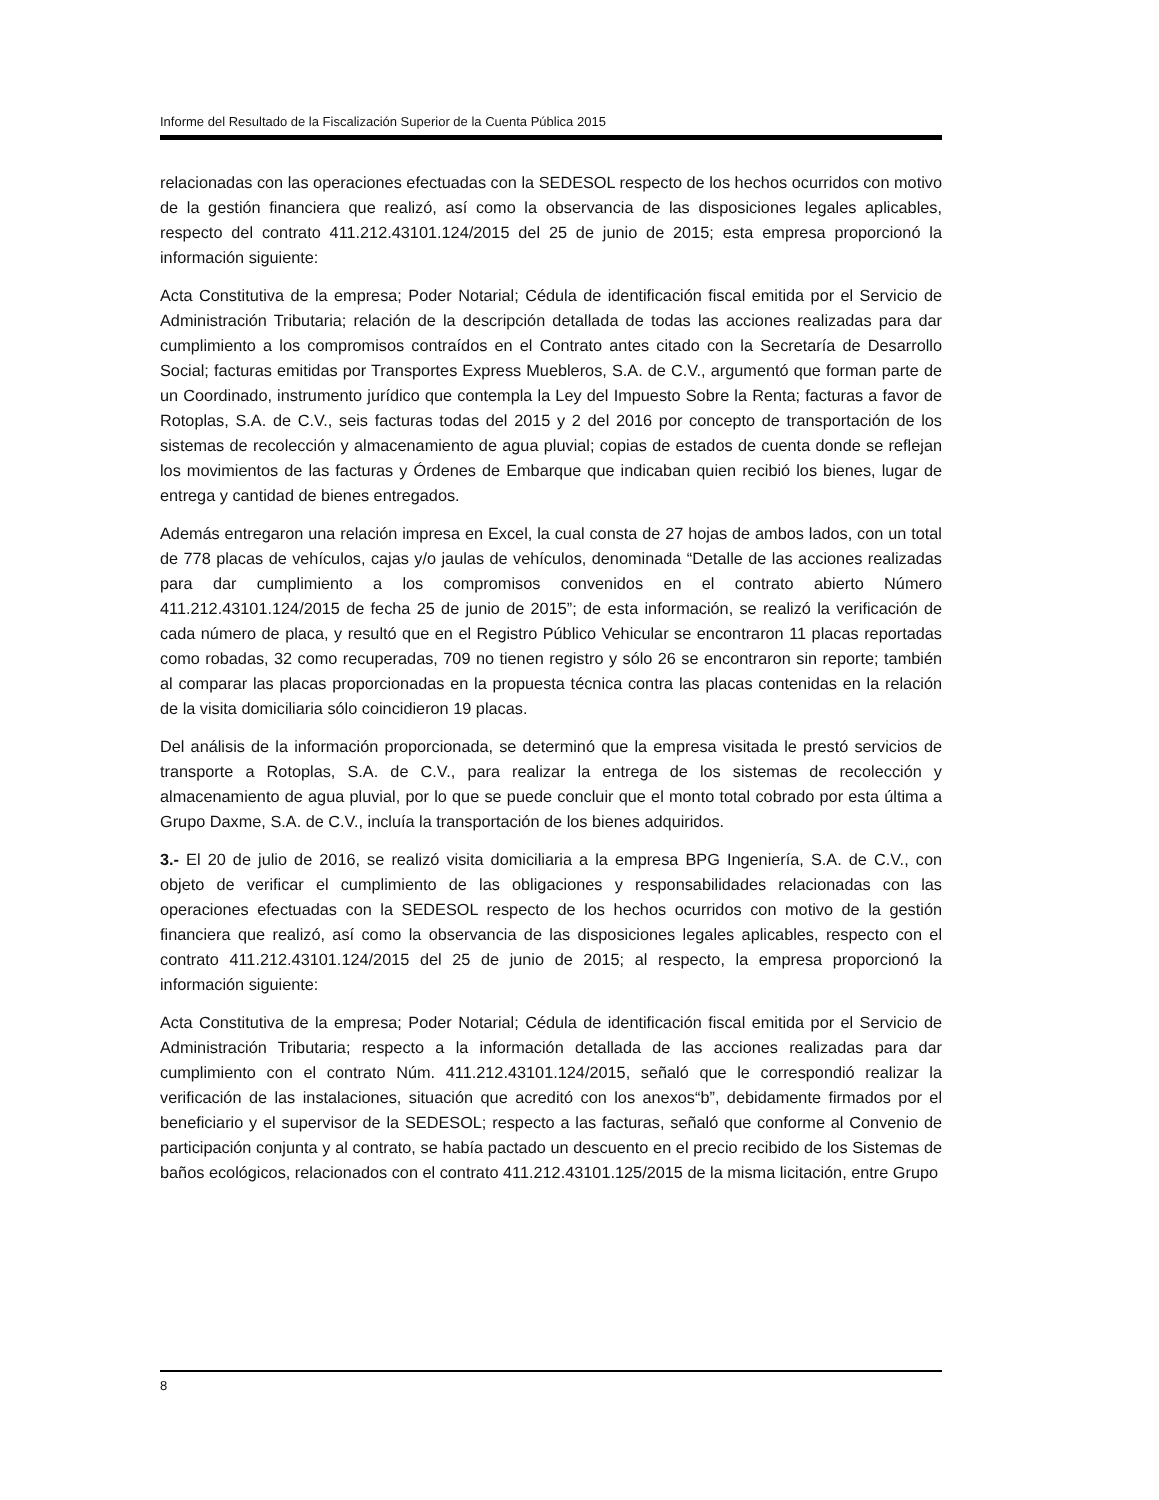Informe del Resultado de la Fiscalización Superior de la Cuenta Pública 2015
relacionadas con las operaciones efectuadas con la SEDESOL respecto de los hechos ocurridos con motivo de la gestión financiera que realizó, así como la observancia de las disposiciones legales aplicables, respecto del contrato 411.212.43101.124/2015 del 25 de junio de 2015; esta empresa proporcionó la información siguiente:
Acta Constitutiva de la empresa; Poder Notarial; Cédula de identificación fiscal emitida por el Servicio de Administración Tributaria; relación de la descripción detallada de todas las acciones realizadas para dar cumplimiento a los compromisos contraídos en el Contrato antes citado con la Secretaría de Desarrollo Social; facturas emitidas por Transportes Express Muebleros, S.A. de C.V., argumentó que forman parte de un Coordinado, instrumento jurídico que contempla la Ley del Impuesto Sobre la Renta; facturas a favor de Rotoplas, S.A. de C.V., seis facturas todas del 2015 y 2 del 2016 por concepto de transportación de los sistemas de recolección y almacenamiento de agua pluvial; copias de estados de cuenta donde se reflejan los movimientos de las facturas y Órdenes de Embarque que indicaban quien recibió los bienes, lugar de entrega y cantidad de bienes entregados.
Además entregaron una relación impresa en Excel, la cual consta de 27 hojas de ambos lados, con un total de 778 placas de vehículos, cajas y/o jaulas de vehículos, denominada “Detalle de las acciones realizadas para dar cumplimiento a los compromisos convenidos en el contrato abierto Número 411.212.43101.124/2015 de fecha 25 de junio de 2015”; de esta información, se realizó la verificación de cada número de placa, y resultó que en el Registro Público Vehicular se encontraron 11 placas reportadas como robadas, 32 como recuperadas, 709 no tienen registro y sólo 26 se encontraron sin reporte; también al comparar las placas proporcionadas en la propuesta técnica contra las placas contenidas en la relación de la visita domiciliaria sólo coincidieron 19 placas.
Del análisis de la información proporcionada, se determinó que la empresa visitada le prestó servicios de transporte a Rotoplas, S.A. de C.V., para realizar la entrega de los sistemas de recolección y almacenamiento de agua pluvial, por lo que se puede concluir que el monto total cobrado por esta última a Grupo Daxme, S.A. de C.V., incluía la transportación de los bienes adquiridos.
3.- El 20 de julio de 2016, se realizó visita domiciliaria a la empresa BPG Ingeniería, S.A. de C.V., con objeto de verificar el cumplimiento de las obligaciones y responsabilidades relacionadas con las operaciones efectuadas con la SEDESOL respecto de los hechos ocurridos con motivo de la gestión financiera que realizó, así como la observancia de las disposiciones legales aplicables, respecto con el contrato 411.212.43101.124/2015 del 25 de junio de 2015; al respecto, la empresa proporcionó la información siguiente:
Acta Constitutiva de la empresa; Poder Notarial; Cédula de identificación fiscal emitida por el Servicio de Administración Tributaria; respecto a la información detallada de las acciones realizadas para dar cumplimiento con el contrato Núm. 411.212.43101.124/2015, señaló que le correspondió realizar la verificación de las instalaciones, situación que acreditó con los anexos“b”, debidamente firmados por el beneficiario y el supervisor de la SEDESOL; respecto a las facturas, señaló que conforme al Convenio de participación conjunta y al contrato, se había pactado un descuento en el precio recibido de los Sistemas de baños ecológicos, relacionados con el contrato 411.212.43101.125/2015 de la misma licitación, entre Grupo
8